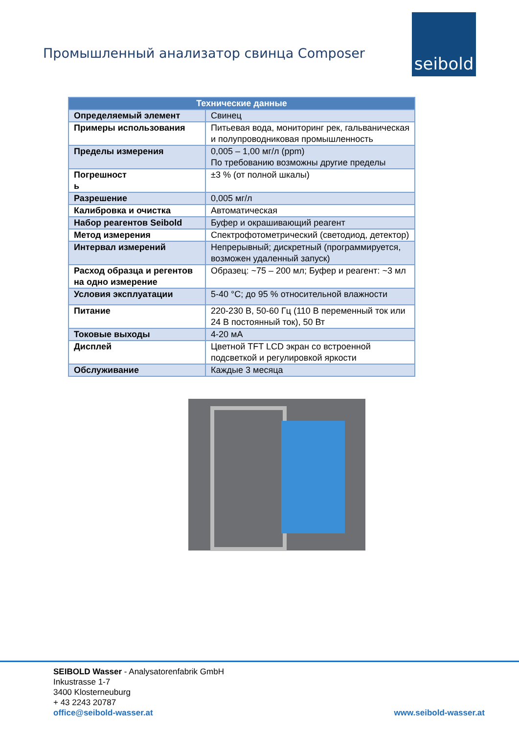Промышленный анализатор свинца Composer
seibold
| Технические данные | |
| --- | --- |
| Определяемый элемент | Свинец |
| Примеры использования | Питьевая вода, мониторинг рек, гальваническая и полупроводниковая промышленность |
| Пределы измерения | 0,005 – 1,00 мг/л (ppm) По требованию возможны другие пределы |
| Погрешност ь | ±3 % (от полной шкалы) |
| Разрешение | 0,005 мг/л |
| Калибровка и очистка | Автоматическая |
| Набор реагентов Seibold | Буфер и окрашивающий реагент |
| Метод измерения | Спектрофотометрический (светодиод, детектор) |
| Интервал измерений | Непрерывный; дискретный (программируется, возможен удаленный запуск) |
| Расход образца и регентов на одно измерение | Образец: ~75 – 200 мл; Буфер и реагент: ~3 мл |
| Условия эксплуатации | 5-40 °C; до 95 % относительной влажности |
| Питание | 220-230 В, 50-60 Гц (110 В переменный ток или 24 В постоянный ток), 50 Вт |
| Токовые выходы | 4-20 мА |
| Дисплей | Цветной TFT LCD экран со встроенной подсветкой и регулировкой яркости |
| Обслуживание | Каждые 3 месяца |
SEIBOLD Wasser - Analysatorenfabrik GmbH
Inkustrasse 1-7
3400 Klosterneuburg
+ 43 2243 20787
office@seibold-wasser.at
www.seibold-wasser.at